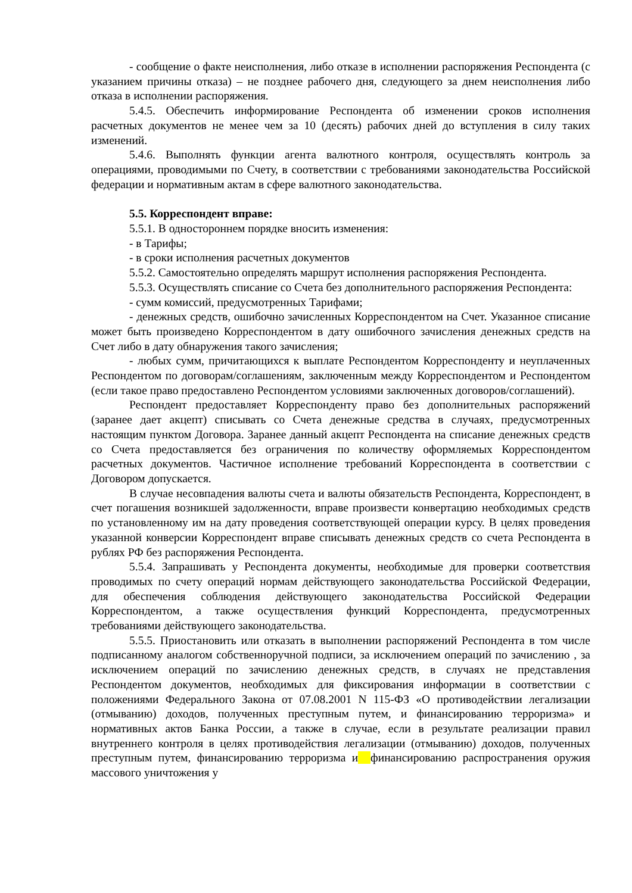- сообщение о факте неисполнения, либо отказе в исполнении распоряжения Респондента (с указанием причины отказа) – не позднее рабочего дня, следующего за днем неисполнения либо отказа в исполнении распоряжения.
5.4.5. Обеспечить информирование Респондента об изменении сроков исполнения расчетных документов не менее чем за 10 (десять) рабочих дней до вступления в силу таких изменений.
5.4.6. Выполнять функции агента валютного контроля, осуществлять контроль за операциями, проводимыми по Счету, в соответствии с требованиями законодательства Российской федерации и нормативным актам в сфере валютного законодательства.
5.5. Корреспондент вправе:
5.5.1. В одностороннем порядке вносить изменения:
- в Тарифы;
- в сроки исполнения расчетных документов
5.5.2. Самостоятельно определять маршрут исполнения распоряжения Респондента.
5.5.3. Осуществлять списание со Счета без дополнительного распоряжения Респондента:
- сумм комиссий, предусмотренных Тарифами;
- денежных средств, ошибочно зачисленных Корреспондентом на Счет. Указанное списание может быть произведено Корреспондентом в дату ошибочного зачисления денежных средств на Счет либо в дату обнаружения такого зачисления;
- любых сумм, причитающихся к выплате Респондентом Корреспонденту и неуплаченных Респондентом по договорам/соглашениям, заключенным между Корреспондентом и Респондентом (если такое право предоставлено Респондентом условиями заключенных договоров/соглашений).
Респондент предоставляет Корреспонденту право без дополнительных распоряжений (заранее дает акцепт) списывать со Счета денежные средства в случаях, предусмотренных настоящим пунктом Договора. Заранее данный акцепт Респондента на списание денежных средств со Счета предоставляется без ограничения по количеству оформляемых Корреспондентом расчетных документов. Частичное исполнение требований Корреспондента в соответствии с Договором допускается.
В случае несовпадения валюты счета и валюты обязательств Респондента, Корреспондент, в счет погашения возникшей задолженности, вправе произвести конвертацию необходимых средств по установленному им на дату проведения соответствующей операции курсу. В целях проведения указанной конверсии Корреспондент вправе списывать денежных средств со счета Респондента в рублях РФ без распоряжения Респондента.
5.5.4. Запрашивать у Респондента документы, необходимые для проверки соответствия проводимых по счету операций нормам действующего законодательства Российской Федерации, для обеспечения соблюдения действующего законодательства Российской Федерации Корреспондентом, а также осуществления функций Корреспондента, предусмотренных требованиями действующего законодательства.
5.5.5. Приостановить или отказать в выполнении распоряжений Респондента в том числе подписанному аналогом собственноручной подписи, за исключением операций по зачислению , за исключением операций по зачислению денежных средств, в случаях не представления Респондентом документов, необходимых для фиксирования информации в соответствии с положениями Федерального Закона от 07.08.2001 N 115-ФЗ «О противодействии легализации (отмыванию) доходов, полученных преступным путем, и финансированию терроризма» и нормативных актов Банка России, а также в случае, если в результате реализации правил внутреннего контроля в целях противодействия легализации (отмыванию) доходов, полученных преступным путем, финансированию терроризма и финансированию распространения оружия массового уничтожения у